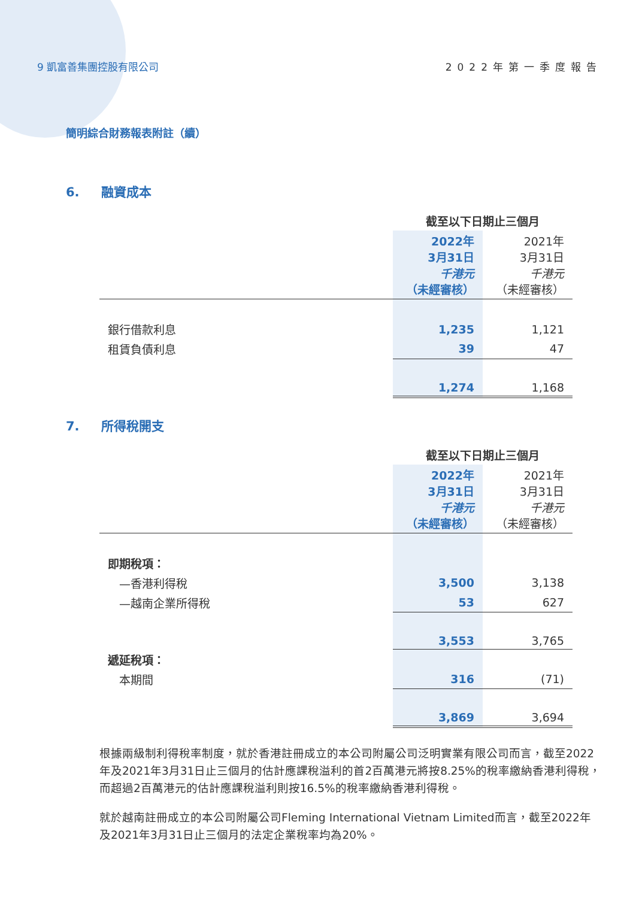9 凱富善集團控股有限公司 2022年第一季度報告
簡明綜合財務報表附註（續）
6. 融資成本
| | 截至以下日期止三個月 | |
| | 2022年 3月31日 千港元 （未經審核） | 2021年 3月31日 千港元 （未經審核） |
| 銀行借款利息 | 1,235 | 1,121 |
| 租賃負債利息 | 39 | 47 |
| | 1,274 | 1,168 |
7. 所得稅開支
| | 截至以下日期止三個月 | |
| | 2022年 3月31日 千港元 （未經審核） | 2021年 3月31日 千港元 （未經審核） |
| 即期稅項： | | |
| —香港利得稅 | 3,500 | 3,138 |
| —越南企業所得稅 | 53 | 627 |
| | 3,553 | 3,765 |
| 遞延稅項： | | |
| 本期間 | 316 | (71) |
| | 3,869 | 3,694 |
根據兩級制利得稅率制度，就於香港註冊成立的本公司附屬公司泛明實業有限公司而言，截至2022年及2021年3月31日止三個月的估計應課稅溢利的首2百萬港元將按8.25%的稅率繳納香港利得稅，而超過2百萬港元的估計應課稅溢利則按16.5%的稅率繳納香港利得稅。
就於越南註冊成立的本公司附屬公司Fleming International Vietnam Limited而言，截至2022年及2021年3月31日止三個月的法定企業稅率均為20%。